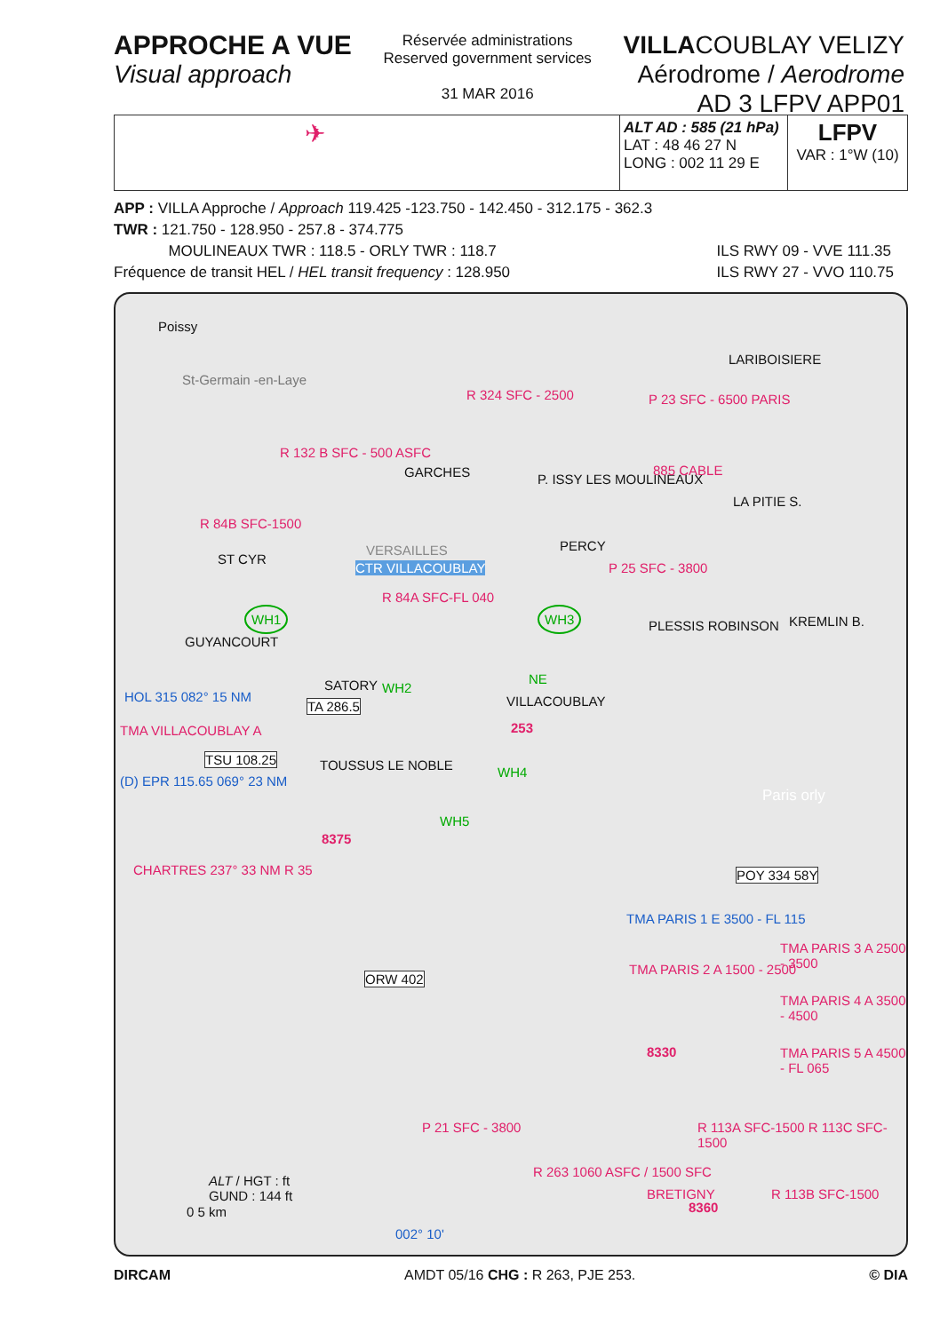APPROCHE A VUE
Visual approach
Réservée administrations
Reserved government services
31 MAR 2016
VILLACOUBLAY VELIZY
Aérodrome / Aerodrome
AD 3 LFPV APP01
| ✈ | ALT AD : 585 (21 hPa) LAT : 48 46 27 N LONG : 002 11 29 E | LFPV VAR : 1°W (10) |
APP : VILLA Approche / Approach 119.425 -123.750 - 142.450 - 312.175 - 362.3
TWR : 121.750 - 128.950 - 257.8 - 374.775
MOULINEAUX TWR : 118.5 - ORLY TWR : 118.7
Fréquence de transit HEL / HEL transit frequency : 128.950
ILS RWY 09 - VVE 111.35
ILS RWY 27 - VVO 110.75
Poissy
St-Germain -en-Laye
R 324 SFC - 2500
LARIBOISIERE
P 23 SFC - 6500 PARIS
R 132 B SFC - 500 ASFC
GARCHES P. ISSY LES MOULINEAUX
885 CABLE
LA PITIE S.
R 84B SFC-1500
VERSAILLES
ST CYR
CTR VILLACOUBLAY
PERCY
P 25 SFC - 3800
R 84A SFC-FL 040
WH1 WH3
PLESSIS ROBINSON KREMLIN B.
GUYANCOURT
SATORY WH2
NE
HOL 315 082° 15 NM
TA 286.5 VILLACOUBLAY
253 TMA VILLACOUBLAY A
TSU 108.25 TOUSSUS LE NOBLE WH4
Paris orly
(D) EPR 115.65 069° 23 NM
WH5
8375
CHARTRES 237° 33 NM R 35 POY 334 58Y
TMA PARIS 1 E 3500 - FL 115
TMA PARIS 3 A 2500 - 3500
ORW 402
TMA PARIS 2 A 1500 - 2500
TMA PARIS 4 A 3500 - 4500
8330 TMA PARIS 5 A 4500 - FL 065
P 21 SFC - 3800 R 113A SFC-1500 R 113C SFC-1500
R 263 1060 ASFC / 1500 SFC
BRETIGNY
8360
R 113B SFC-1500
ALT / HGT : ft
GUND : 144 ft
0 5 km
002° 10'
DIRCAM AMDT 05/16 CHG : R 263, PJE 253. © DIA